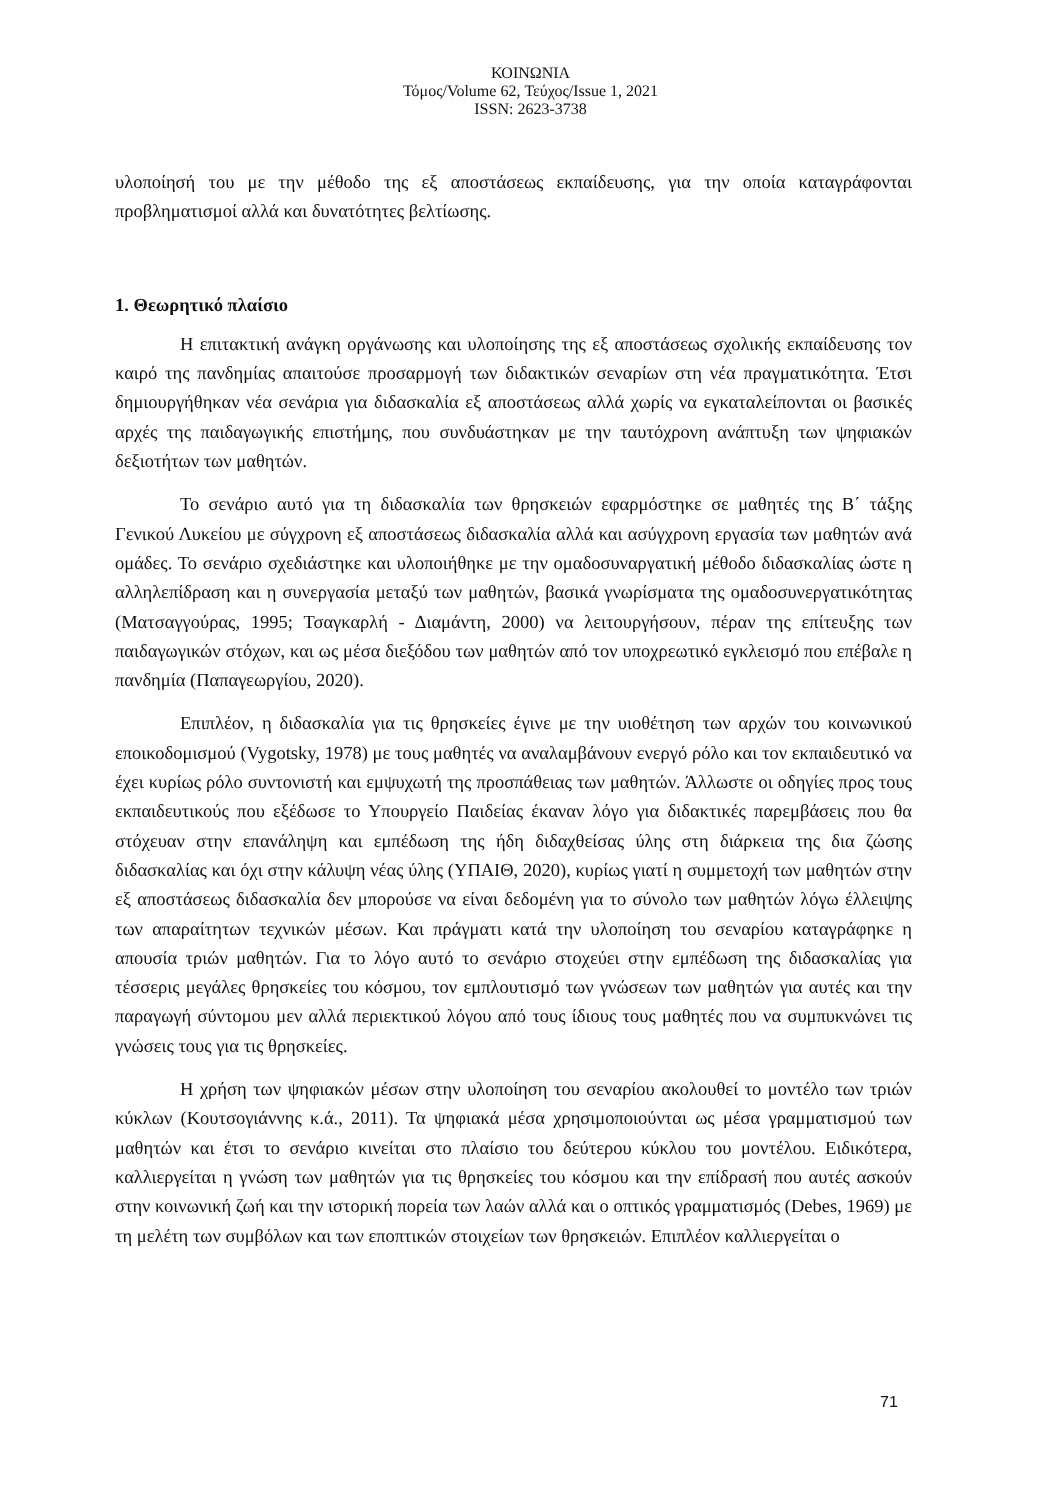ΚΟΙΝΩΝΙΑ
Τόμος/Volume 62, Τεύχος/Issue 1, 2021
ISSN: 2623-3738
υλοποίησή του με την μέθοδο της εξ αποστάσεως εκπαίδευσης, για την οποία καταγράφονται προβληματισμοί αλλά και δυνατότητες βελτίωσης.
1. Θεωρητικό πλαίσιο
Η επιτακτική ανάγκη οργάνωσης και υλοποίησης της εξ αποστάσεως σχολικής εκπαίδευσης τον καιρό της πανδημίας απαιτούσε προσαρμογή των διδακτικών σεναρίων στη νέα πραγματικότητα. Έτσι δημιουργήθηκαν νέα σενάρια για διδασκαλία εξ αποστάσεως αλλά χωρίς να εγκαταλείπονται οι βασικές αρχές της παιδαγωγικής επιστήμης, που συνδυάστηκαν με την ταυτόχρονη ανάπτυξη των ψηφιακών δεξιοτήτων των μαθητών.
Το σενάριο αυτό για τη διδασκαλία των θρησκειών εφαρμόστηκε σε μαθητές της Β΄ τάξης Γενικού Λυκείου με σύγχρονη εξ αποστάσεως διδασκαλία αλλά και ασύγχρονη εργασία των μαθητών ανά ομάδες. Το σενάριο σχεδιάστηκε και υλοποιήθηκε με την ομαδοσυναργατική μέθοδο διδασκαλίας ώστε η αλληλεπίδραση και η συνεργασία μεταξύ των μαθητών, βασικά γνωρίσματα της ομαδοσυνεργατικότητας (Ματσαγγούρας, 1995; Τσαγκαρλή - Διαμάντη, 2000) να λειτουργήσουν, πέραν της επίτευξης των παιδαγωγικών στόχων, και ως μέσα διεξόδου των μαθητών από τον υποχρεωτικό εγκλεισμό που επέβαλε η πανδημία (Παπαγεωργίου, 2020).
Επιπλέον, η διδασκαλία για τις θρησκείες έγινε με την υιοθέτηση των αρχών του κοινωνικού εποικοδομισμού (Vygotsky, 1978) με τους μαθητές να αναλαμβάνουν ενεργό ρόλο και τον εκπαιδευτικό να έχει κυρίως ρόλο συντονιστή και εμψυχωτή της προσπάθειας των μαθητών. Άλλωστε οι οδηγίες προς τους εκπαιδευτικούς που εξέδωσε το Υπουργείο Παιδείας έκαναν λόγο για διδακτικές παρεμβάσεις που θα στόχευαν στην επανάληψη και εμπέδωση της ήδη διδαχθείσας ύλης στη διάρκεια της δια ζώσης διδασκαλίας και όχι στην κάλυψη νέας ύλης (ΥΠΑΙΘ, 2020), κυρίως γιατί η συμμετοχή των μαθητών στην εξ αποστάσεως διδασκαλία δεν μπορούσε να είναι δεδομένη για το σύνολο των μαθητών λόγω έλλειψης των απαραίτητων τεχνικών μέσων. Και πράγματι κατά την υλοποίηση του σεναρίου καταγράφηκε η απουσία τριών μαθητών. Για το λόγο αυτό το σενάριο στοχεύει στην εμπέδωση της διδασκαλίας για τέσσερις μεγάλες θρησκείες του κόσμου, τον εμπλουτισμό των γνώσεων των μαθητών για αυτές και την παραγωγή σύντομου μεν αλλά περιεκτικού λόγου από τους ίδιους τους μαθητές που να συμπυκνώνει τις γνώσεις τους για τις θρησκείες.
Η χρήση των ψηφιακών μέσων στην υλοποίηση του σεναρίου ακολουθεί το μοντέλο των τριών κύκλων (Κουτσογιάννης κ.ά., 2011). Τα ψηφιακά μέσα χρησιμοποιούνται ως μέσα γραμματισμού των μαθητών και έτσι το σενάριο κινείται στο πλαίσιο του δεύτερου κύκλου του μοντέλου. Ειδικότερα, καλλιεργείται η γνώση των μαθητών για τις θρησκείες του κόσμου και την επίδρασή που αυτές ασκούν στην κοινωνική ζωή και την ιστορική πορεία των λαών αλλά και ο οπτικός γραμματισμός (Debes, 1969) με τη μελέτη των συμβόλων και των εποπτικών στοιχείων των θρησκειών. Επιπλέον καλλιεργείται ο
71